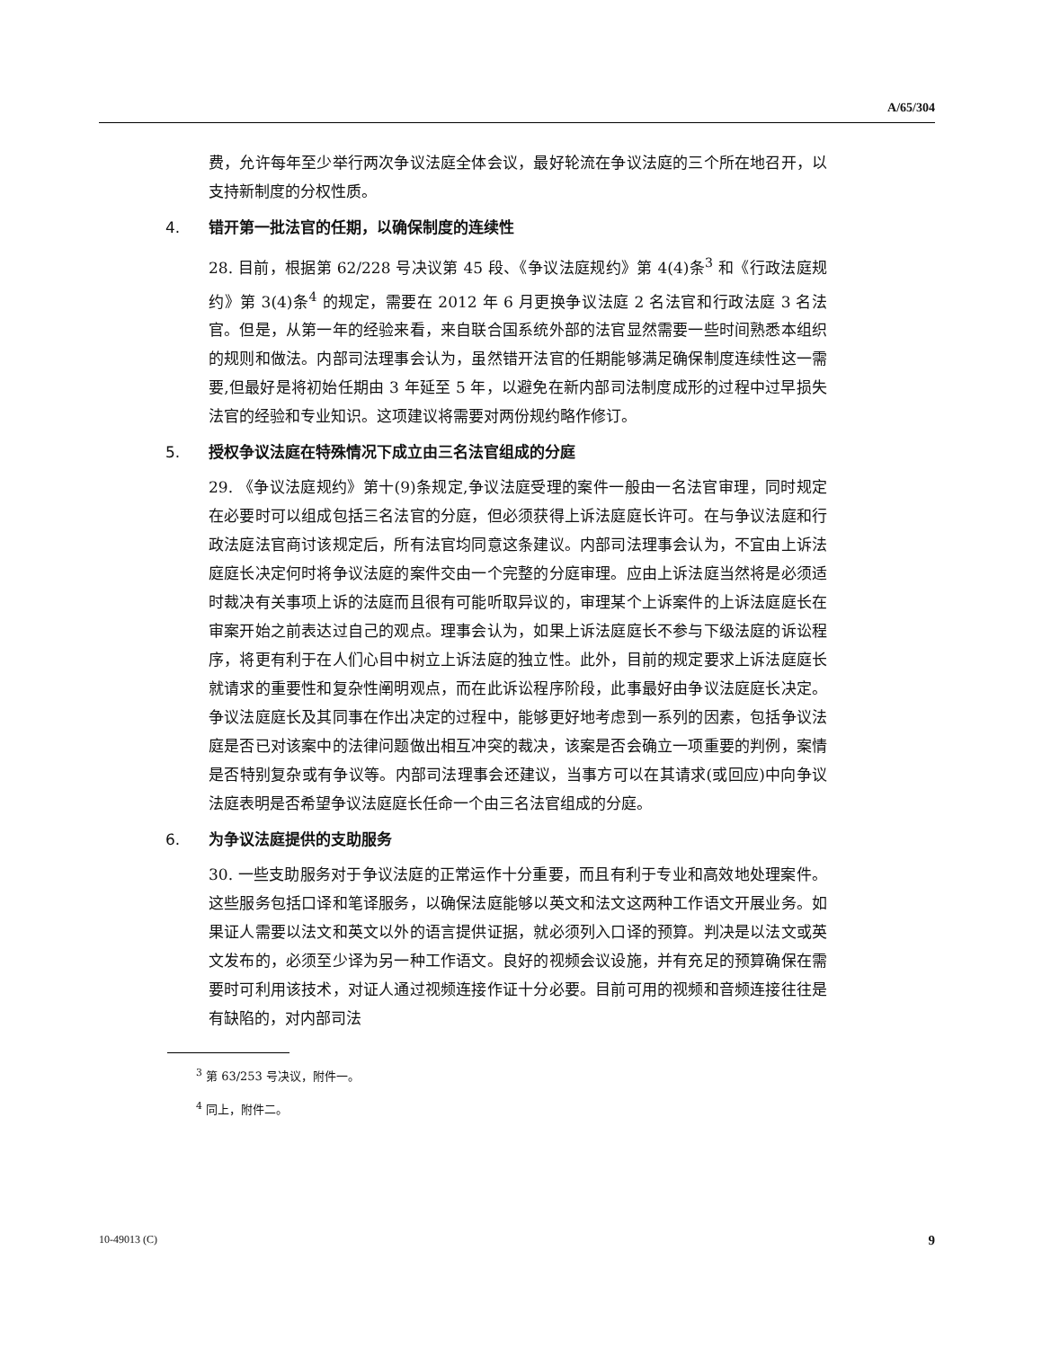A/65/304
费，允许每年至少举行两次争议法庭全体会议，最好轮流在争议法庭的三个所在地召开，以支持新制度的分权性质。
4. 错开第一批法官的任期，以确保制度的连续性
28. 目前，根据第 62/228 号决议第 45 段、《争议法庭规约》第 4(4)条<sup>3</sup> 和《行政法庭规约》第 3(4)条<sup>4</sup> 的规定，需要在 2012 年 6 月更换争议法庭 2 名法官和行政法庭 3 名法官。但是，从第一年的经验来看，来自联合国系统外部的法官显然需要一些时间熟悉本组织的规则和做法。内部司法理事会认为，虽然错开法官的任期能够满足确保制度连续性这一需要,但最好是将初始任期由 3 年延至 5 年，以避免在新内部司法制度成形的过程中过早损失法官的经验和专业知识。这项建议将需要对两份规约略作修订。
5. 授权争议法庭在特殊情况下成立由三名法官组成的分庭
29. 《争议法庭规约》第十(9)条规定,争议法庭受理的案件一般由一名法官审理，同时规定在必要时可以组成包括三名法官的分庭，但必须获得上诉法庭庭长许可。在与争议法庭和行政法庭法官商讨该规定后，所有法官均同意这条建议。内部司法理事会认为，不宜由上诉法庭庭长决定何时将争议法庭的案件交由一个完整的分庭审理。应由上诉法庭当然将是必须适时裁决有关事项上诉的法庭而且很有可能听取异议的，审理某个上诉案件的上诉法庭庭长在审案开始之前表达过自己的观点。理事会认为，如果上诉法庭庭长不参与下级法庭的诉讼程序，将更有利于在人们心目中树立上诉法庭的独立性。此外，目前的规定要求上诉法庭庭长就请求的重要性和复杂性阐明观点，而在此诉讼程序阶段，此事最好由争议法庭庭长决定。争议法庭庭长及其同事在作出决定的过程中，能够更好地考虑到一系列的因素，包括争议法庭是否已对该案中的法律问题做出相互冲突的裁决，该案是否会确立一项重要的判例，案情是否特别复杂或有争议等。内部司法理事会还建议，当事方可以在其请求(或回应)中向争议法庭表明是否希望争议法庭庭长任命一个由三名法官组成的分庭。
6. 为争议法庭提供的支助服务
30. 一些支助服务对于争议法庭的正常运作十分重要，而且有利于专业和高效地处理案件。这些服务包括口译和笔译服务，以确保法庭能够以英文和法文这两种工作语文开展业务。如果证人需要以法文和英文以外的语言提供证据，就必须列入口译的预算。判决是以法文或英文发布的，必须至少译为另一种工作语文。良好的视频会议设施，并有充足的预算确保在需要时可利用该技术，对证人通过视频连接作证十分必要。目前可用的视频和音频连接往往是有缺陷的，对内部司法
<sup>3</sup> 第 63/253 号决议，附件一。
<sup>4</sup> 同上，附件二。
10-49013 (C) 9